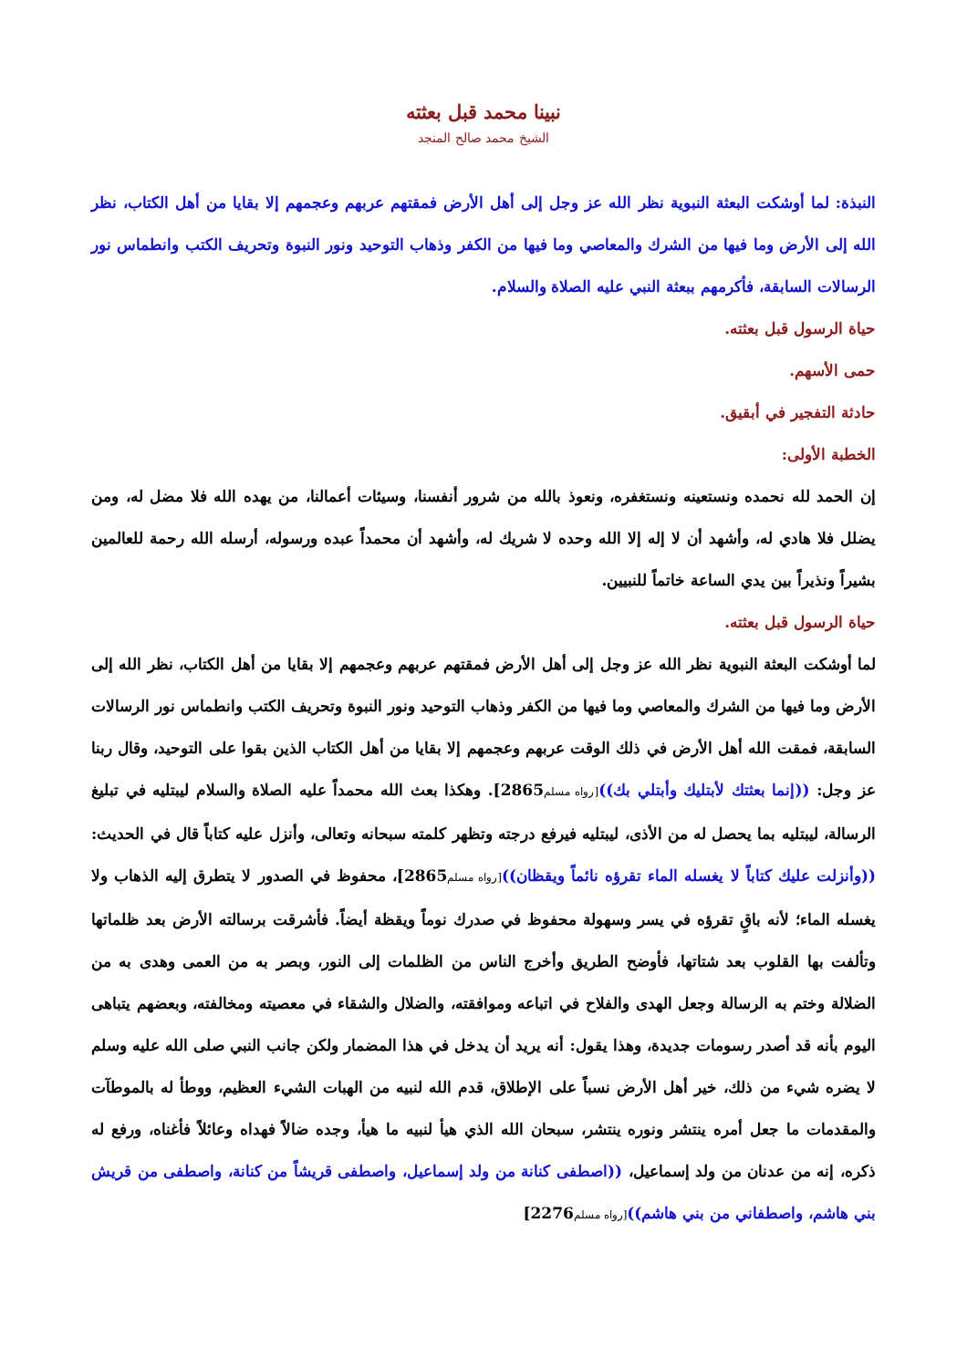نبينا محمد قبل بعثته
الشيخ محمد صالح المنجد
النبذة: لما أوشكت البعثة النبوية نظر الله عز وجل إلى أهل الأرض فمقتهم عربهم وعجمهم إلا بقايا من أهل الكتاب، نظر الله إلى الأرض وما فيها من الشرك والمعاصي وما فيها من الكفر وذهاب التوحيد ونور النبوة وتحريف الكتب وانطماس نور الرسالات السابقة، فأكرمهم ببعثة النبي عليه الصلاة والسلام.
حياة الرسول قبل بعثته.
حمى الأسهم.
حادثة التفجير في أبقيق.
الخطبة الأولى:
إن الحمد لله نحمده ونستعينه ونستغفره، ونعوذ بالله من شرور أنفسنا، وسيئات أعمالنا، من يهده الله فلا مضل له، ومن يضلل فلا هادي له، وأشهد أن لا إله إلا الله وحده لا شريك له، وأشهد أن محمداً عبده ورسوله، أرسله الله رحمة للعالمين بشيراً ونذيراً بين يدي الساعة خاتماً للنبيين.
حياة الرسول قبل بعثته.
لما أوشكت البعثة النبوية نظر الله عز وجل إلى أهل الأرض فمقتهم عربهم وعجمهم إلا بقايا من أهل الكتاب، نظر الله إلى الأرض وما فيها من الشرك والمعاصي وما فيها من الكفر وذهاب التوحيد ونور النبوة وتحريف الكتب وانطماس نور الرسالات السابقة، فمقت الله أهل الأرض في ذلك الوقت عربهم وعجمهم إلا بقايا من أهل الكتاب الذين بقوا على التوحيد، وقال ربنا عز وجل: ((إنما بعثتك لأبتليك وأبتلي بك))[رواه مسلم2865]. وهكذا بعث الله محمداً عليه الصلاة والسلام ليبتليه في تبليغ الرسالة، ليبتليه بما يحصل له من الأذى، ليبتليه فيرفع درجته وتظهر كلمته سبحانه وتعالى، وأنزل عليه كتاباً قال في الحديث: ((وأنزلت عليك كتاباً لا يغسله الماء تقرؤه نائماً ويقظان))[رواه مسلم2865]، محفوظ في الصدور لا يتطرق إليه الذهاب ولا يغسله الماء؛ لأنه باقٍ تقرؤه في يسر وسهولة محفوظ في صدرك نوماً ويقظة أيضاً. فأشرقت برسالته الأرض بعد ظلماتها وتألفت بها القلوب بعد شتاتها، فأوضح الطريق وأخرج الناس من الظلمات إلى النور، وبصر به من العمى وهدى به من الضلالة وختم به الرسالة وجعل الهدى والفلاح في اتباعه وموافقته، والضلال والشقاء في معصيته ومخالفته، وبعضهم يتباهى اليوم بأنه قد أصدر رسومات جديدة، وهذا يقول: أنه يريد أن يدخل في هذا المضمار ولكن جانب النبي صلى الله عليه وسلم لا يضره شيء من ذلك، خير أهل الأرض نسباً على الإطلاق، قدم الله لنبيه من الهبات الشيء العظيم، ووطأ له بالموطآت والمقدمات ما جعل أمره ينتشر ونوره ينتشر، سبحان الله الذي هيأ لنبيه ما هيأ، وجده ضالاً فهداه وعائلاً فأغناه، ورفع له ذكره، إنه من عدنان من ولد إسماعيل، ((اصطفى كنانة من ولد إسماعيل، واصطفى قريشاً من كنانة، واصطفى من قريش بني هاشم، واصطفاني من بني هاشم))[رواه مسلم2276]